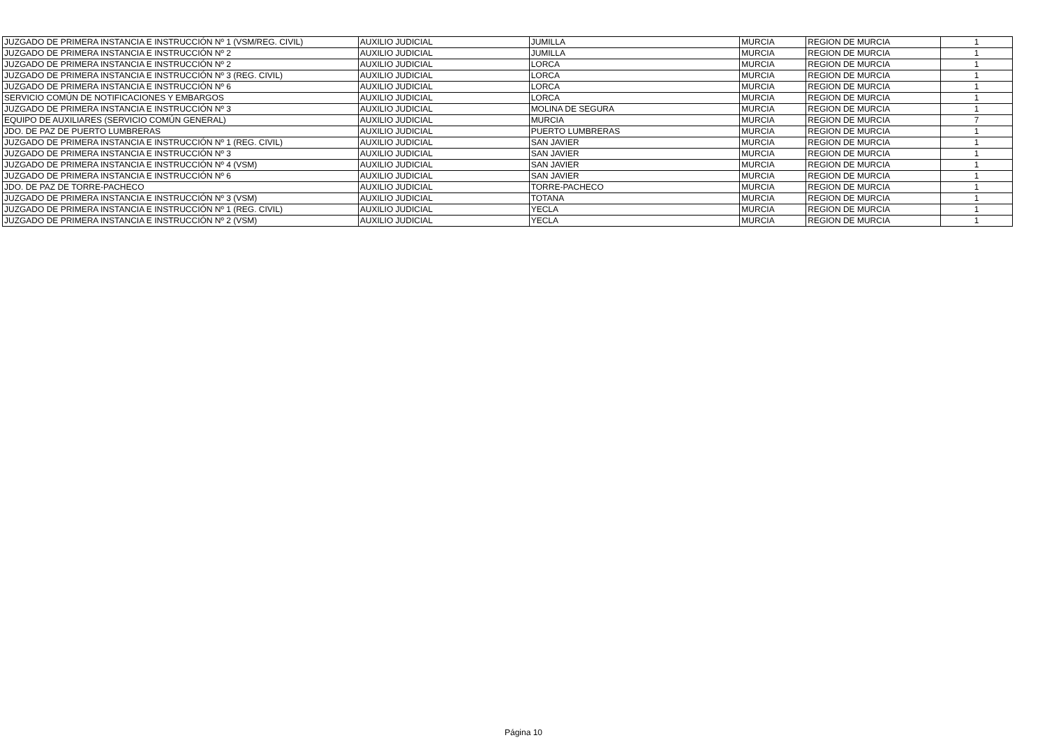| JUZGADO DE PRIMERA INSTANCIA E INSTRUCCIÓN Nº 1 (VSM/REG. CIVIL) | AUXILIO JUDICIAL | JUMILLA | MURCIA | REGION DE MURCIA | 1 |
| JUZGADO DE PRIMERA INSTANCIA E INSTRUCCIÓN Nº 2 | AUXILIO JUDICIAL | JUMILLA | MURCIA | REGION DE MURCIA | 1 |
| JUZGADO DE PRIMERA INSTANCIA E INSTRUCCIÓN Nº 2 | AUXILIO JUDICIAL | LORCA | MURCIA | REGION DE MURCIA | 1 |
| JUZGADO DE PRIMERA INSTANCIA E INSTRUCCIÓN Nº 3 (REG. CIVIL) | AUXILIO JUDICIAL | LORCA | MURCIA | REGION DE MURCIA | 1 |
| JUZGADO DE PRIMERA INSTANCIA E INSTRUCCIÓN Nº 6 | AUXILIO JUDICIAL | LORCA | MURCIA | REGION DE MURCIA | 1 |
| SERVICIO COMÚN DE NOTIFICACIONES Y EMBARGOS | AUXILIO JUDICIAL | LORCA | MURCIA | REGION DE MURCIA | 1 |
| JUZGADO DE PRIMERA INSTANCIA E INSTRUCCIÓN Nº 3 | AUXILIO JUDICIAL | MOLINA DE SEGURA | MURCIA | REGION DE MURCIA | 1 |
| EQUIPO DE AUXILIARES (SERVICIO COMÚN GENERAL) | AUXILIO JUDICIAL | MURCIA | MURCIA | REGION DE MURCIA | 7 |
| JDO. DE PAZ DE PUERTO LUMBRERAS | AUXILIO JUDICIAL | PUERTO LUMBRERAS | MURCIA | REGION DE MURCIA | 1 |
| JUZGADO DE PRIMERA INSTANCIA E INSTRUCCIÓN Nº 1 (REG. CIVIL) | AUXILIO JUDICIAL | SAN JAVIER | MURCIA | REGION DE MURCIA | 1 |
| JUZGADO DE PRIMERA INSTANCIA E INSTRUCCIÓN Nº 3 | AUXILIO JUDICIAL | SAN JAVIER | MURCIA | REGION DE MURCIA | 1 |
| JUZGADO DE PRIMERA INSTANCIA E INSTRUCCIÓN Nº 4 (VSM) | AUXILIO JUDICIAL | SAN JAVIER | MURCIA | REGION DE MURCIA | 1 |
| JUZGADO DE PRIMERA INSTANCIA E INSTRUCCIÓN Nº 6 | AUXILIO JUDICIAL | SAN JAVIER | MURCIA | REGION DE MURCIA | 1 |
| JDO. DE PAZ DE TORRE-PACHECO | AUXILIO JUDICIAL | TORRE-PACHECO | MURCIA | REGION DE MURCIA | 1 |
| JUZGADO DE PRIMERA INSTANCIA E INSTRUCCIÓN Nº 3 (VSM) | AUXILIO JUDICIAL | TOTANA | MURCIA | REGION DE MURCIA | 1 |
| JUZGADO DE PRIMERA INSTANCIA E INSTRUCCIÓN Nº 1 (REG. CIVIL) | AUXILIO JUDICIAL | YECLA | MURCIA | REGION DE MURCIA | 1 |
| JUZGADO DE PRIMERA INSTANCIA E INSTRUCCIÓN Nº 2 (VSM) | AUXILIO JUDICIAL | YECLA | MURCIA | REGION DE MURCIA | 1 |
Página 10